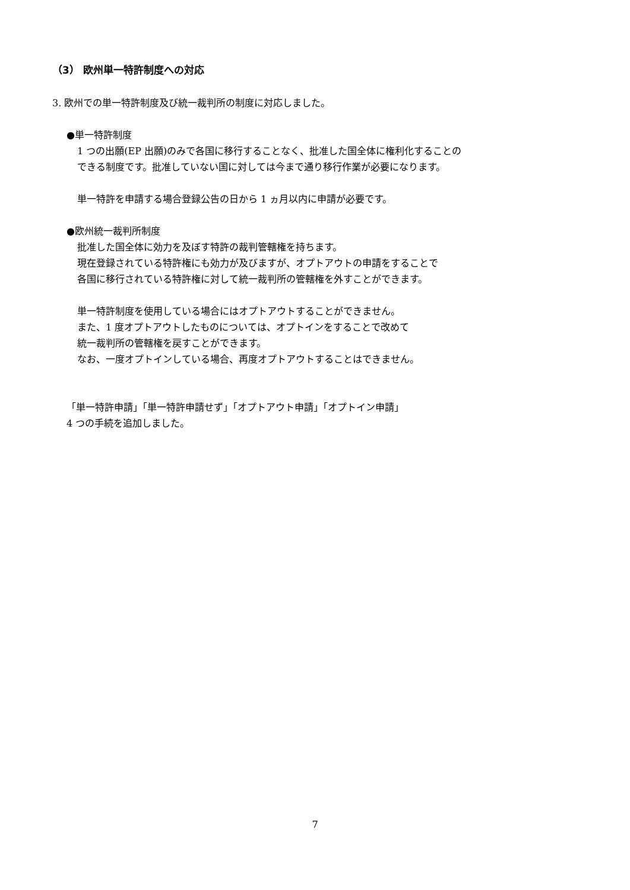（3） 欧州単一特許制度への対応
3. 欧州での単一特許制度及び統一裁判所の制度に対応しました。
●単一特許制度
1 つの出願(EP 出願)のみで各国に移行することなく、批准した国全体に権利化することの
できる制度です。批准していない国に対しては今まで通り移行作業が必要になります。
単一特許を申請する場合登録公告の日から 1 ヵ月以内に申請が必要です。
●欧州統一裁判所制度
批准した国全体に効力を及ぼす特許の裁判管轄権を持ちます。
現在登録されている特許権にも効力が及びますが、オプトアウトの申請をすることで
各国に移行されている特許権に対して統一裁判所の管轄権を外すことができます。
単一特許制度を使用している場合にはオプトアウトすることができません。
また、1 度オプトアウトしたものについては、オプトインをすることで改めて
統一裁判所の管轄権を戻すことができます。
なお、一度オプトインしている場合、再度オプトアウトすることはできません。
「単一特許申請」「単一特許申請せず」「オプトアウト申請」「オプトイン申請」
4 つの手続を追加しました。
7